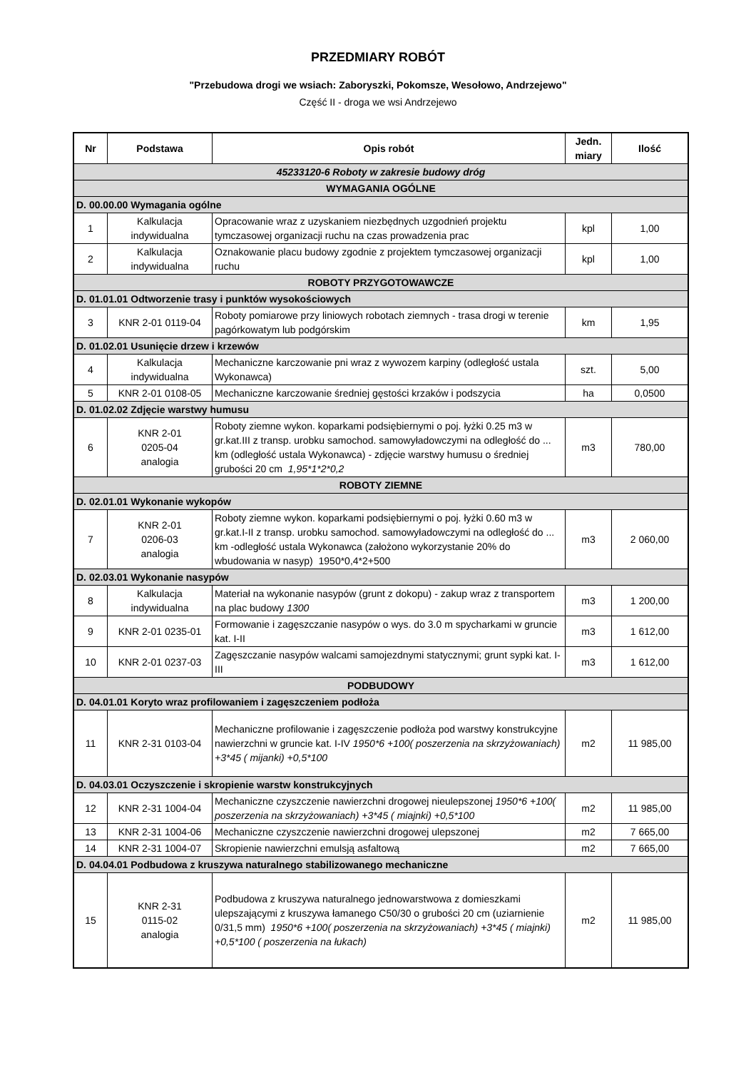PRZEDMIARY ROBÓT
"Przebudowa drogi we wsiach: Zaboryszki, Pokomsze, Wesołowo, Andrzejewo"
Część II - droga we wsi Andrzejewo
| Nr | Podstawa | Opis robót | Jedn. miary | Ilość |
| --- | --- | --- | --- | --- |
| 45233120-6 Roboty w zakresie budowy dróg | | | | |
| WYMAGANIA OGÓLNE | | | | |
| D. 00.00.00 Wymagania ogólne | | | | |
| 1 | Kalkulacja indywidualna | Opracowanie wraz z uzyskaniem niezbędnych uzgodnień projektu tymczasowej organizacji ruchu na czas prowadzenia prac | kpl | 1,00 |
| 2 | Kalkulacja indywidualna | Oznakowanie placu budowy zgodnie z projektem tymczasowej organizacji ruchu | kpl | 1,00 |
| ROBOTY PRZYGOTOWAWCZE | | | | |
| D. 01.01.01 Odtworzenie trasy i punktów wysokościowych | | | | |
| 3 | KNR 2-01 0119-04 | Roboty pomiarowe przy liniowych robotach ziemnych - trasa drogi w terenie pagórkowatym lub podgórskim | km | 1,95 |
| D. 01.02.01 Usunięcie drzew i krzewów | | | | |
| 4 | Kalkulacja indywidualna | Mechaniczne karczowanie pni wraz z wywozem karpiny (odległość ustala Wykonawca) | szt. | 5,00 |
| 5 | KNR 2-01 0108-05 | Mechaniczne karczowanie średniej gęstości krzaków i podszycia | ha | 0,0500 |
| D. 01.02.02 Zdjęcie warstwy humusu | | | | |
| 6 | KNR 2-01 0205-04 analogia | Roboty ziemne wykon. koparkami podsiębiernymi o poj. łyżki 0.25 m3 w gr.kat.III z transp. urobku samochod. samowyładowczymi na odległość do ... km (odległość ustala Wykonawca) - zdjęcie warstwy humusu o średniej grubości 20 cm 1,95*1*2*0,2 | m3 | 780,00 |
| ROBOTY ZIEMNE | | | | |
| D. 02.01.01 Wykonanie wykopów | | | | |
| 7 | KNR 2-01 0206-03 analogia | Roboty ziemne wykon. koparkami podsiębiernymi o poj. łyżki 0.60 m3 w gr.kat.I-II z transp. urobku samochod. samowyładowczymi na odległość do ... km -odległość ustala Wykonawca (założono wykorzystanie 20% do wbudowania w nasyp) 1950*0,4*2+500 | m3 | 2 060,00 |
| D. 02.03.01 Wykonanie nasypów | | | | |
| 8 | Kalkulacja indywidualna | Materiał na wykonanie nasypów (grunt z dokopu) - zakup wraz z transportem na plac budowy 1300 | m3 | 1 200,00 |
| 9 | KNR 2-01 0235-01 | Formowanie i zagęszczanie nasypów o wys. do 3.0 m spycharkami w gruncie kat. I-II | m3 | 1 612,00 |
| 10 | KNR 2-01 0237-03 | Zagęszczanie nasypów walcami samojezdnymi statycznymi; grunt sypki kat. I-III | m3 | 1 612,00 |
| PODBUDOWY | | | | |
| D. 04.01.01 Koryto wraz profilowaniem i zagęszczeniem podłoża | | | | |
| 11 | KNR 2-31 0103-04 | Mechaniczne profilowanie i zagęszczenie podłoża pod warstwy konstrukcyjne nawierzchni w gruncie kat. I-IV 1950*6 +100( poszerzenia na skrzyżowaniach) +3*45 ( mijanki) +0,5*100 | m2 | 11 985,00 |
| D. 04.03.01 Oczyszczenie i skropienie warstw konstrukcyjnych | | | | |
| 12 | KNR 2-31 1004-04 | Mechaniczne czyszczenie nawierzchni drogowej nieulepszonej 1950*6 +100( poszerzenia na skrzyżowaniach) +3*45 ( miajnki) +0,5*100 | m2 | 11 985,00 |
| 13 | KNR 2-31 1004-06 | Mechaniczne czyszczenie nawierzchni drogowej ulepszonej | m2 | 7 665,00 |
| 14 | KNR 2-31 1004-07 | Skropienie nawierzchni emulsją asfaltową | m2 | 7 665,00 |
| D. 04.04.01 Podbudowa z kruszywa naturalnego stabilizowanego mechaniczne | | | | |
| 15 | KNR 2-31 0115-02 analogia | Podbudowa z kruszywa naturalnego jednowarstwowa z domieszkami ulepszającymi z kruszywa łamanego C50/30 o grubości 20 cm (uziarnienie 0/31,5 mm) 1950*6 +100( poszerzenia na skrzyżowaniach) +3*45 ( miajnki) +0,5*100 ( poszerzenia na łukach) | m2 | 11 985,00 |